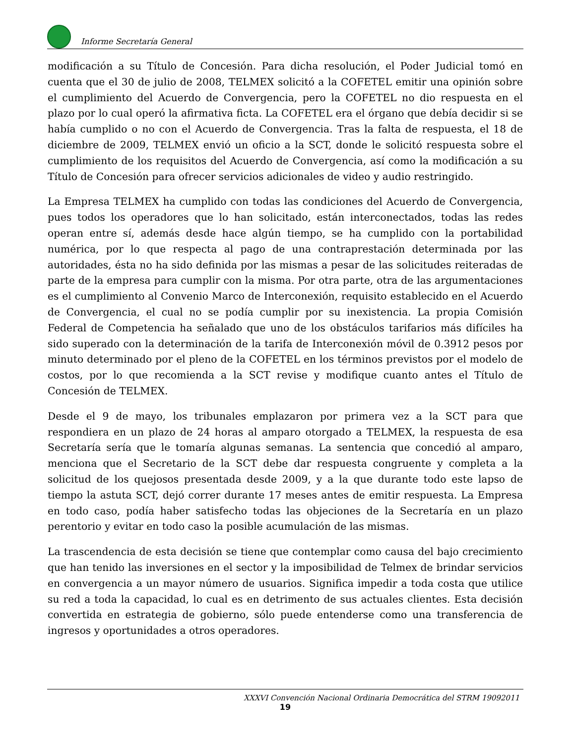Informe Secretaría General
modificación a su Título de Concesión. Para dicha resolución, el Poder Judicial tomó en cuenta que el 30 de julio de 2008, TELMEX solicitó a la COFETEL emitir una opinión sobre el cumplimiento del Acuerdo de Convergencia, pero la COFETEL no dio respuesta en el plazo por lo cual operó la afirmativa ficta. La COFETEL era el órgano que debía decidir si se había cumplido o no con el Acuerdo de Convergencia. Tras la falta de respuesta, el 18 de diciembre de 2009, TELMEX envió un oficio a la SCT, donde le solicitó respuesta sobre el cumplimiento de los requisitos del Acuerdo de Convergencia, así como la modificación a su Título de Concesión para ofrecer servicios adicionales de video y audio restringido.
La Empresa TELMEX ha cumplido con todas las condiciones del Acuerdo de Convergencia, pues todos los operadores que lo han solicitado, están interconectados, todas las redes operan entre sí, además desde hace algún tiempo, se ha cumplido con la portabilidad numérica, por lo que respecta al pago de una contraprestación determinada por las autoridades, ésta no ha sido definida por las mismas a pesar de las solicitudes reiteradas de parte de la empresa para cumplir con la misma. Por otra parte, otra de las argumentaciones es el cumplimiento al Convenio Marco de Interconexión, requisito establecido en el Acuerdo de Convergencia, el cual no se podía cumplir por su inexistencia. La propia Comisión Federal de Competencia ha señalado que uno de los obstáculos tarifarios más difíciles ha sido superado con la determinación de la tarifa de Interconexión móvil de 0.3912 pesos por minuto determinado por el pleno de la COFETEL en los términos previstos por el modelo de costos, por lo que recomienda a la SCT revise y modifique cuanto antes el Título de Concesión de TELMEX.
Desde el 9 de mayo, los tribunales emplazaron por primera vez a la SCT para que respondiera en un plazo de 24 horas al amparo otorgado a TELMEX, la respuesta de esa Secretaría sería que le tomaría algunas semanas. La sentencia que concedió al amparo, menciona que el Secretario de la SCT debe dar respuesta congruente y completa a la solicitud de los quejosos presentada desde 2009, y a la que durante todo este lapso de tiempo la astuta SCT, dejó correr durante 17 meses antes de emitir respuesta. La Empresa en todo caso, podía haber satisfecho todas las objeciones de la Secretaría en un plazo perentorio y evitar en todo caso la posible acumulación de las mismas.
La trascendencia de esta decisión se tiene que contemplar como causa del bajo crecimiento que han tenido las inversiones en el sector y la imposibilidad de Telmex de brindar servicios en convergencia a un mayor número de usuarios. Significa impedir a toda costa que utilice su red a toda la capacidad, lo cual es en detrimento de sus actuales clientes. Esta decisión convertida en estrategia de gobierno, sólo puede entenderse como una transferencia de ingresos y oportunidades a otros operadores.
XXXVI Convención Nacional Ordinaria Democrática del STRM 19092011
19